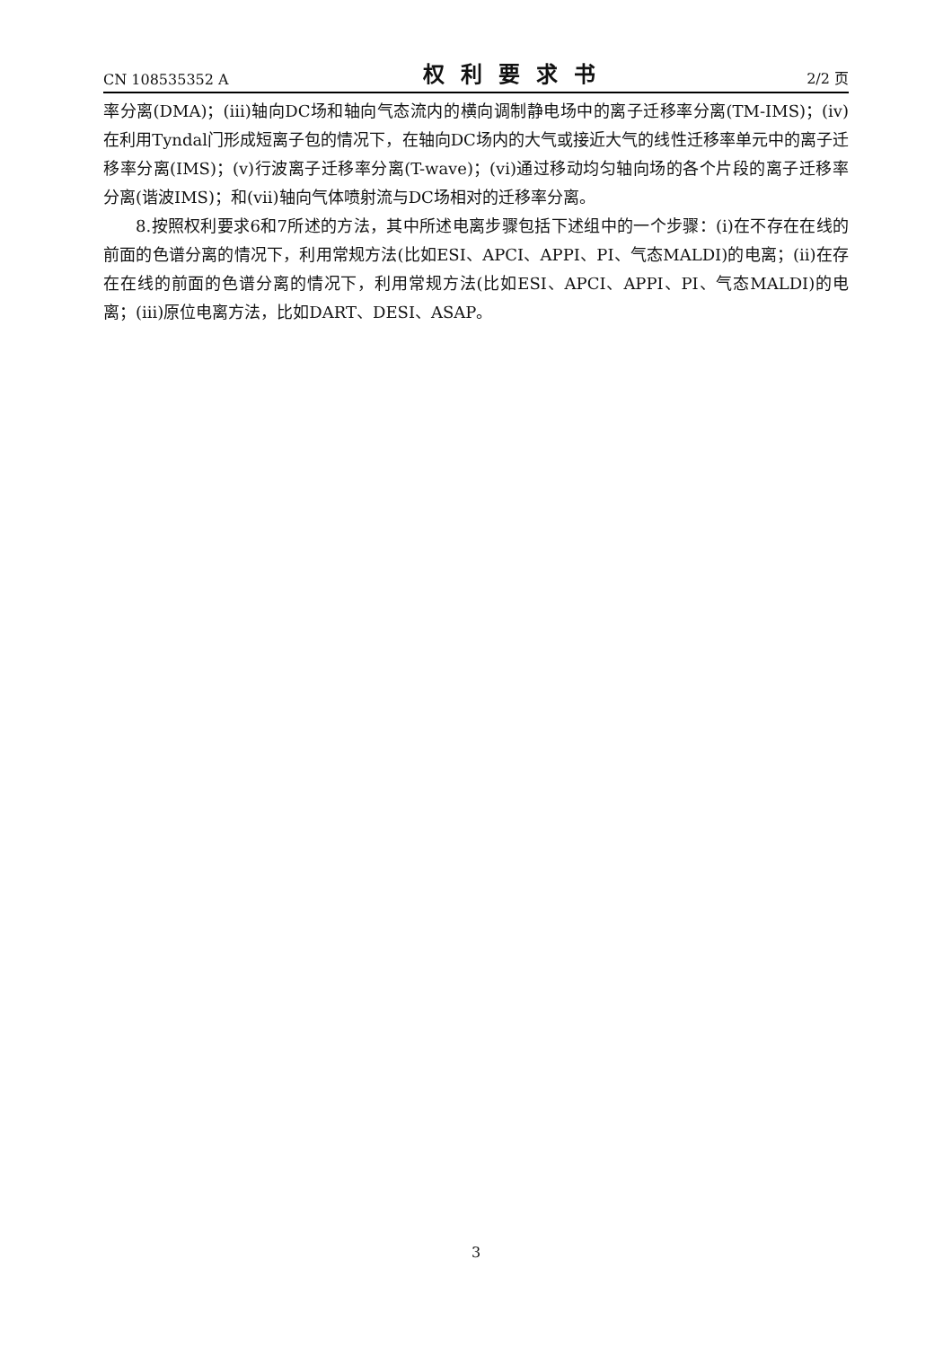CN 108535352 A 权利要求书 2/2 页
率分离(DMA)；(iii)轴向DC场和轴向气态流内的横向调制静电场中的离子迁移率分离(TM-IMS)；(iv)在利用Tyndal门形成短离子包的情况下，在轴向DC场内的大气或接近大气的线性迁移率单元中的离子迁移率分离(IMS)；(v)行波离子迁移率分离(T-wave)；(vi)通过移动均匀轴向场的各个片段的离子迁移率分离(谐波IMS)；和(vii)轴向气体喷射流与DC场相对的迁移率分离。
8.按照权利要求6和7所述的方法，其中所述电离步骤包括下述组中的一个步骤：(i)在不存在在线的前面的色谱分离的情况下，利用常规方法(比如ESI、APCI、APPI、PI、气态MALDI)的电离；(ii)在存在在线的前面的色谱分离的情况下，利用常规方法(比如ESI、APCI、APPI、PI、气态MALDI)的电离；(iii)原位电离方法，比如DART、DESI、ASAP。
3